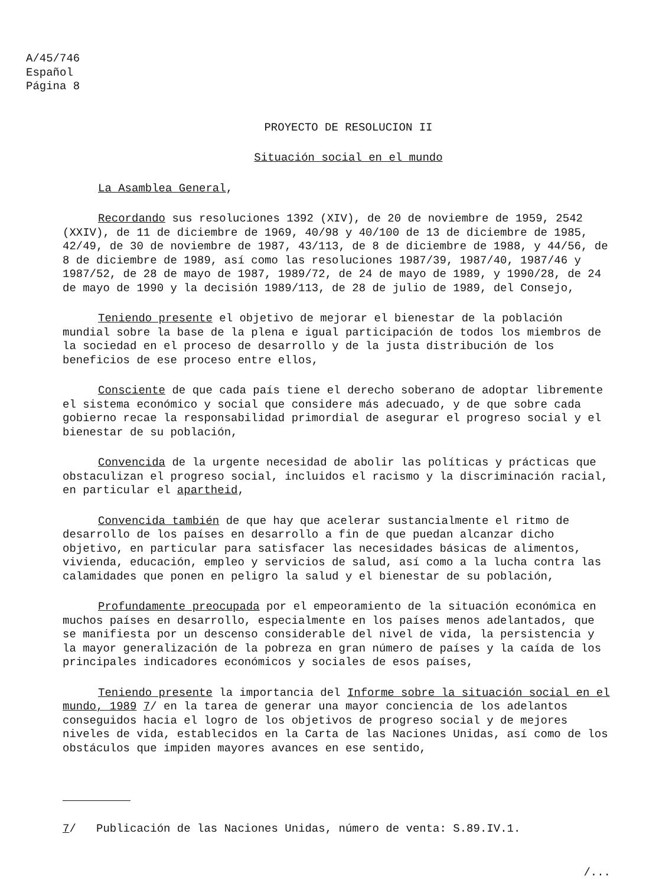A/45/746
Español
Página 8
PROYECTO DE RESOLUCION II
Situación social en el mundo
La Asamblea General,
Recordando sus resoluciones 1392 (XIV), de 20 de noviembre de 1959, 2542 (XXIV), de 11 de diciembre de 1969, 40/98 y 40/100 de 13 de diciembre de 1985, 42/49, de 30 de noviembre de 1987, 43/113, de 8 de diciembre de 1988, y 44/56, de 8 de diciembre de 1989, así como las resoluciones 1987/39, 1987/40, 1987/46 y 1987/52, de 28 de mayo de 1987, 1989/72, de 24 de mayo de 1989, y 1990/28, de 24 de mayo de 1990 y la decisión 1989/113, de 28 de julio de 1989, del Consejo,
Teniendo presente el objetivo de mejorar el bienestar de la población mundial sobre la base de la plena e igual participación de todos los miembros de la sociedad en el proceso de desarrollo y de la justa distribución de los beneficios de ese proceso entre ellos,
Consciente de que cada país tiene el derecho soberano de adoptar libremente el sistema económico y social que considere más adecuado, y de que sobre cada gobierno recae la responsabilidad primordial de asegurar el progreso social y el bienestar de su población,
Convencida de la urgente necesidad de abolir las políticas y prácticas que obstaculizan el progreso social, incluidos el racismo y la discriminación racial, en particular el apartheid,
Convencida también de que hay que acelerar sustancialmente el ritmo de desarrollo de los países en desarrollo a fin de que puedan alcanzar dicho objetivo, en particular para satisfacer las necesidades básicas de alimentos, vivienda, educación, empleo y servicios de salud, así como a la lucha contra las calamidades que ponen en peligro la salud y el bienestar de su población,
Profundamente preocupada por el empeoramiento de la situación económica en muchos países en desarrollo, especialmente en los países menos adelantados, que se manifiesta por un descenso considerable del nivel de vida, la persistencia y la mayor generalización de la pobreza en gran número de países y la caída de los principales indicadores económicos y sociales de esos países,
Teniendo presente la importancia del Informe sobre la situación social en el mundo, 1989 7/ en la tarea de generar una mayor conciencia de los adelantos conseguidos hacia el logro de los objetivos de progreso social y de mejores niveles de vida, establecidos en la Carta de las Naciones Unidas, así como de los obstáculos que impiden mayores avances en ese sentido,
7/ Publicación de las Naciones Unidas, número de venta: S.89.IV.1.
/...